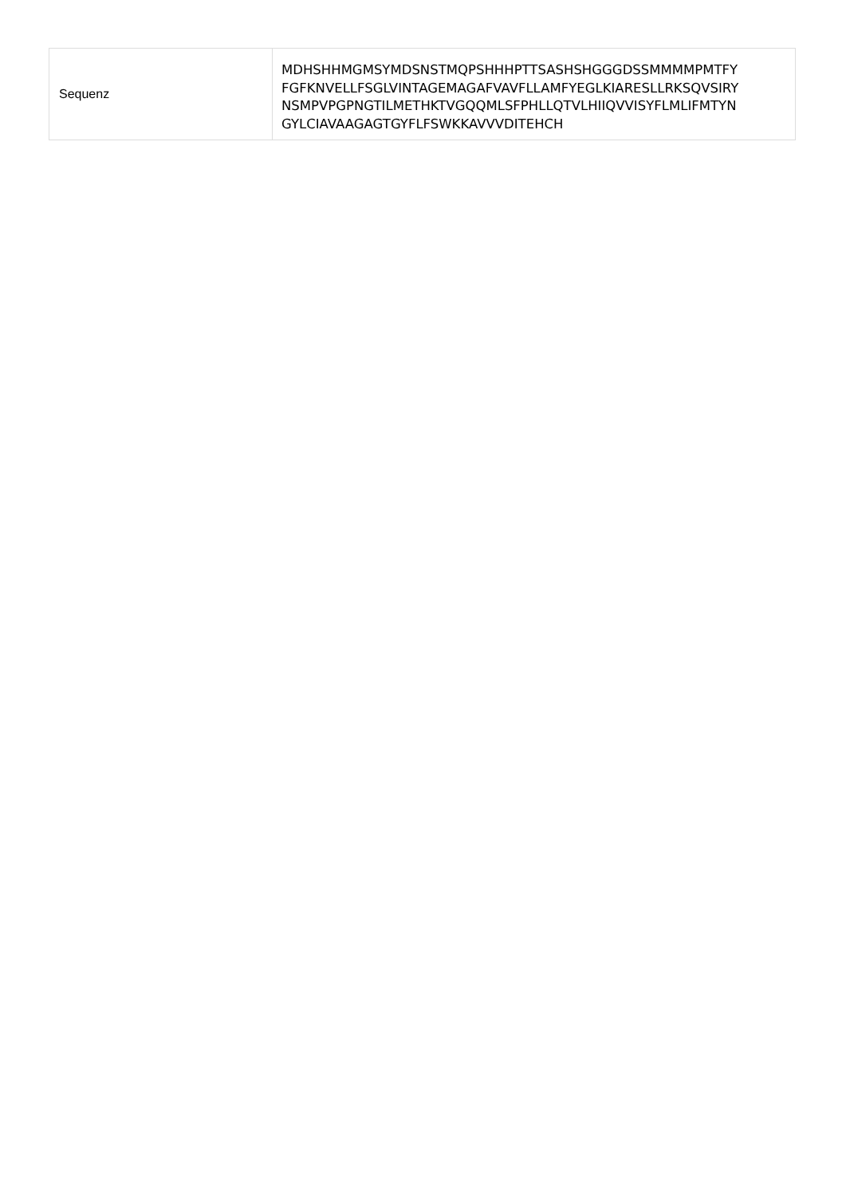| Sequenz | MDHSHHMGMSYMDSNSTMQPSHHHPTTSASHSHGGGDSSMMMMPMTFY FGFKNVELLFSGLVINTAGEMAGAFVAVFLLAMFYEGLKIARESLLRKSQVSIRY NSMPVPGPNGTILMETHKTVGQQMLSFPHLLQTVLHIIQVVISYFLMLIFMTYN GYLCIAVAAGAGTGYFLFSWKKAVVVDITEHCH |